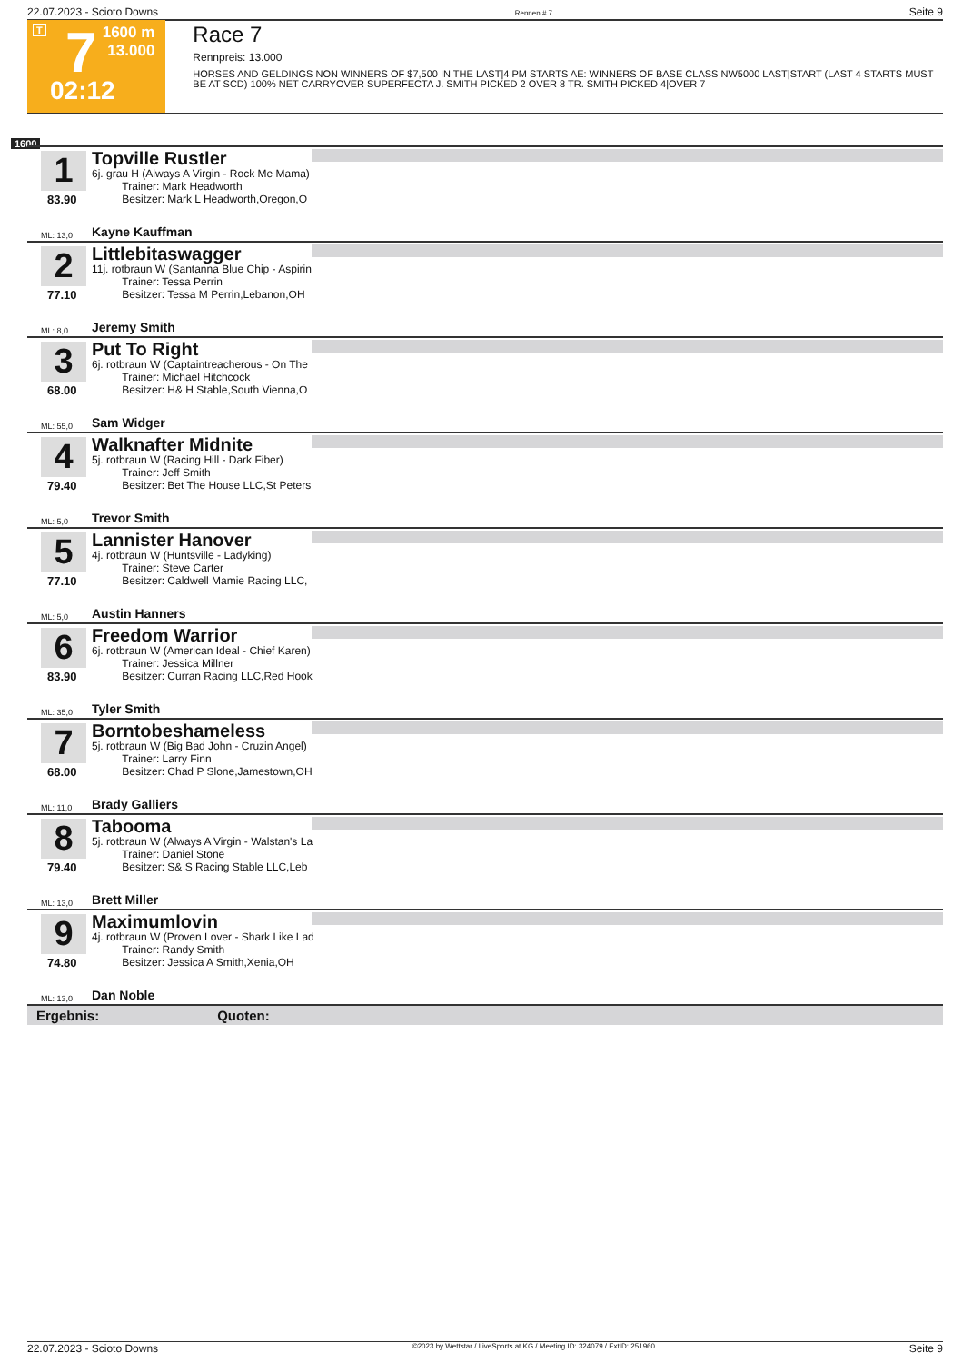22.07.2023 - Scioto Downs Rennen # 7 Seite 9
T 7
02:12
1600 m
13.000
Race 7
Rennpreis: 13.000
HORSES AND GELDINGS NON WINNERS OF $7,500 IN THE LAST|4 PM STARTS AE: WINNERS OF BASE CLASS NW5000 LAST|START (LAST 4 STARTS MUST BE AT SCD) 100% NET CARRYOVER SUPERFECTA J. SMITH PICKED 2 OVER 8 TR. SMITH PICKED 4|OVER 7
1600
1
83.90
Topville Rustler
6j. grau H (Always A Virgin - Rock Me Mama)
Trainer: Mark Headworth
Besitzer: Mark L Headworth,Oregon,O
ML: 13,0 Kayne Kauffman
2
77.10
Littlebitaswagger
11j. rotbraun W (Santanna Blue Chip - Aspirin
Trainer: Tessa Perrin
Besitzer: Tessa M Perrin,Lebanon,OH
ML: 8,0 Jeremy Smith
3
68.00
Put To Right
6j. rotbraun W (Captaintreacherous - On The
Trainer: Michael Hitchcock
Besitzer: H& H Stable,South Vienna,O
ML: 55,0 Sam Widger
4
79.40
Walknafter Midnite
5j. rotbraun W (Racing Hill - Dark Fiber)
Trainer: Jeff Smith
Besitzer: Bet The House LLC,St Peters
ML: 5,0 Trevor Smith
5
77.10
Lannister Hanover
4j. rotbraun W (Huntsville - Ladyking)
Trainer: Steve Carter
Besitzer: Caldwell Mamie Racing LLC,
ML: 5,0 Austin Hanners
6
83.90
Freedom Warrior
6j. rotbraun W (American Ideal - Chief Karen)
Trainer: Jessica Millner
Besitzer: Curran Racing LLC,Red Hook
ML: 35,0 Tyler Smith
7
68.00
Borntobeshameless
5j. rotbraun W (Big Bad John - Cruzin Angel)
Trainer: Larry Finn
Besitzer: Chad P Slone,Jamestown,OH
ML: 11,0 Brady Galliers
8
79.40
Tabooma
5j. rotbraun W (Always A Virgin - Walstan's La
Trainer: Daniel Stone
Besitzer: S& S Racing Stable LLC,Leb
ML: 13,0 Brett Miller
9
74.80
Maximumlovin
4j. rotbraun W (Proven Lover - Shark Like Lad
Trainer: Randy Smith
Besitzer: Jessica A Smith,Xenia,OH
ML: 13,0 Dan Noble
Ergebnis: Quoten:
22.07.2023 - Scioto Downs ©2023 by Wettstar / LiveSports.at KG / Meeting ID: 324079 / ExtID: 251960 Seite 9